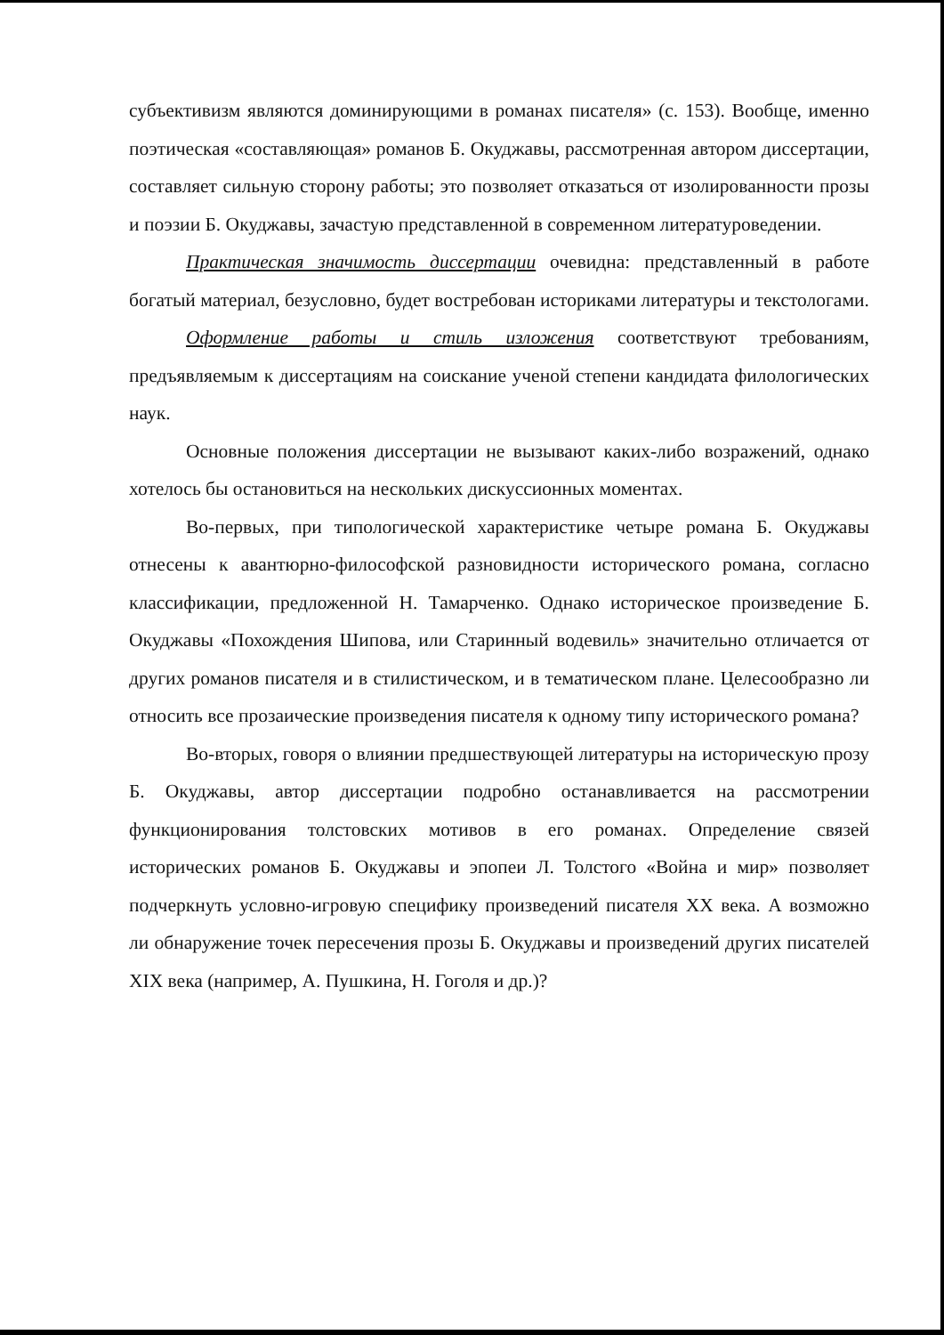субъективизм являются доминирующими в романах писателя» (с. 153). Вообще, именно поэтическая «составляющая» романов Б. Окуджавы, рассмотренная автором диссертации, составляет сильную сторону работы; это позволяет отказаться от изолированности прозы и поэзии Б. Окуджавы, зачастую представленной в современном литературоведении.
Практическая значимость диссертации очевидна: представленный в работе богатый материал, безусловно, будет востребован историками литературы и текстологами.
Оформление работы и стиль изложения соответствуют требованиям, предъявляемым к диссертациям на соискание ученой степени кандидата филологических наук.
Основные положения диссертации не вызывают каких-либо возражений, однако хотелось бы остановиться на нескольких дискуссионных моментах.
Во-первых, при типологической характеристике четыре романа Б. Окуджавы отнесены к авантюрно-философской разновидности исторического романа, согласно классификации, предложенной Н. Тамарченко. Однако историческое произведение Б. Окуджавы «Похождения Шипова, или Старинный водевиль» значительно отличается от других романов писателя и в стилистическом, и в тематическом плане. Целесообразно ли относить все прозаические произведения писателя к одному типу исторического романа?
Во-вторых, говоря о влиянии предшествующей литературы на историческую прозу Б. Окуджавы, автор диссертации подробно останавливается на рассмотрении функционирования толстовских мотивов в его романах. Определение связей исторических романов Б. Окуджавы и эпопеи Л. Толстого «Война и мир» позволяет подчеркнуть условно-игровую специфику произведений писателя XX века. А возможно ли обнаружение точек пересечения прозы Б. Окуджавы и произведений других писателей XIX века (например, А. Пушкина, Н. Гоголя и др.)?